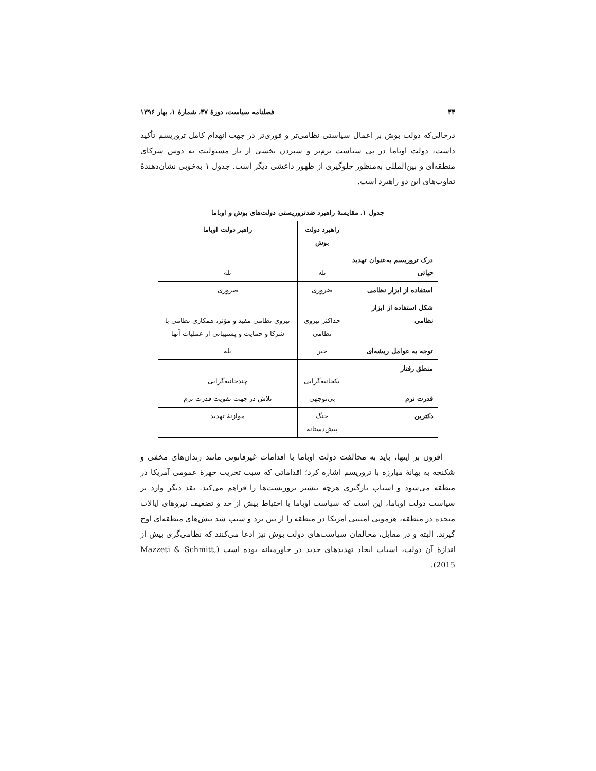۴۴ فصلنامه سیاست، دورهٔ ۴۷، شمارهٔ ۱، بهار ۱۳۹۶
درحالی‌که دولت بوش بر اعمال سیاستی نظامی‌تر و فوری‌تر در جهت انهدام کامل تروریسم تأکید داشت، دولت اوباما در پی سیاست نرم‌تر و سپردن بخشی از بار مسئولیت به دوش شرکای منطقه‌ای و بین‌المللی به‌منظور جلوگیری از ظهور داعشی دیگر است. جدول ۱ به‌خوبی نشان‌دهندهٔ تفاوت‌های این دو راهبرد است.
جدول ۱. مقایسهٔ راهبرد ضدتروریستی دولت‌های بوش و اوباما
| | راهبرد دولت بوش | راهبر دولت اوباما |
| --- | --- | --- |
| درک تروریسم به‌عنوان تهدید حیاتی | بله | بله |
| استفاده از ابزار نظامی | ضروری | ضروری |
| شکل استفاده از ابزار نظامی | حداکثر نیروی نظامی | نیروی نظامی مفید و مؤثر، همکاری نظامی با شرکا و حمایت و پشتیبانی از عملیات آنها |
| توجه به عوامل ریشه‌ای | خیر | بله |
| منطق رفتار | یکجانبه‌گرایی | چندجانبه‌گرایی |
| قدرت نرم | بی‌توجهی | تلاش در جهت تقویت قدرت نرم |
| دکترین | جنگ پیش‌دستانه | موازنهٔ تهدید |
افزون بر اینها، باید به مخالفت دولت اوباما با اقدامات غیرقانونی مانند زندان‌های مخفی و شکنجه به بهانهٔ مبارزه با تروریسم اشاره کرد؛ اقداماتی که سبب تخریب چهرهٔ عمومی آمریکا در منطقه می‌شود و اسباب یارگیری هرچه بیشتر تروریست‌ها را فراهم می‌کند. نقد دیگر وارد بر سیاست دولت اوباما، این است که سیاست اوباما با احتیاط بیش از حد و تضعیف نیروهای ایالات متحده در منطقه، هژمونی امنیتی آمریکا در منطقه را از بین برد و سبب شد تنش‌های منطقه‌ای اوج گیرند. البته و در مقابل، مخالفان سیاست‌های دولت بوش نیز ادعا می‌کنند که نظامی‌گری بیش از اندازهٔ آن دولت، اسباب ایجاد تهدیدهای جدید در خاورمیانه بوده است (Mazzeti & Schmitt, 2015).